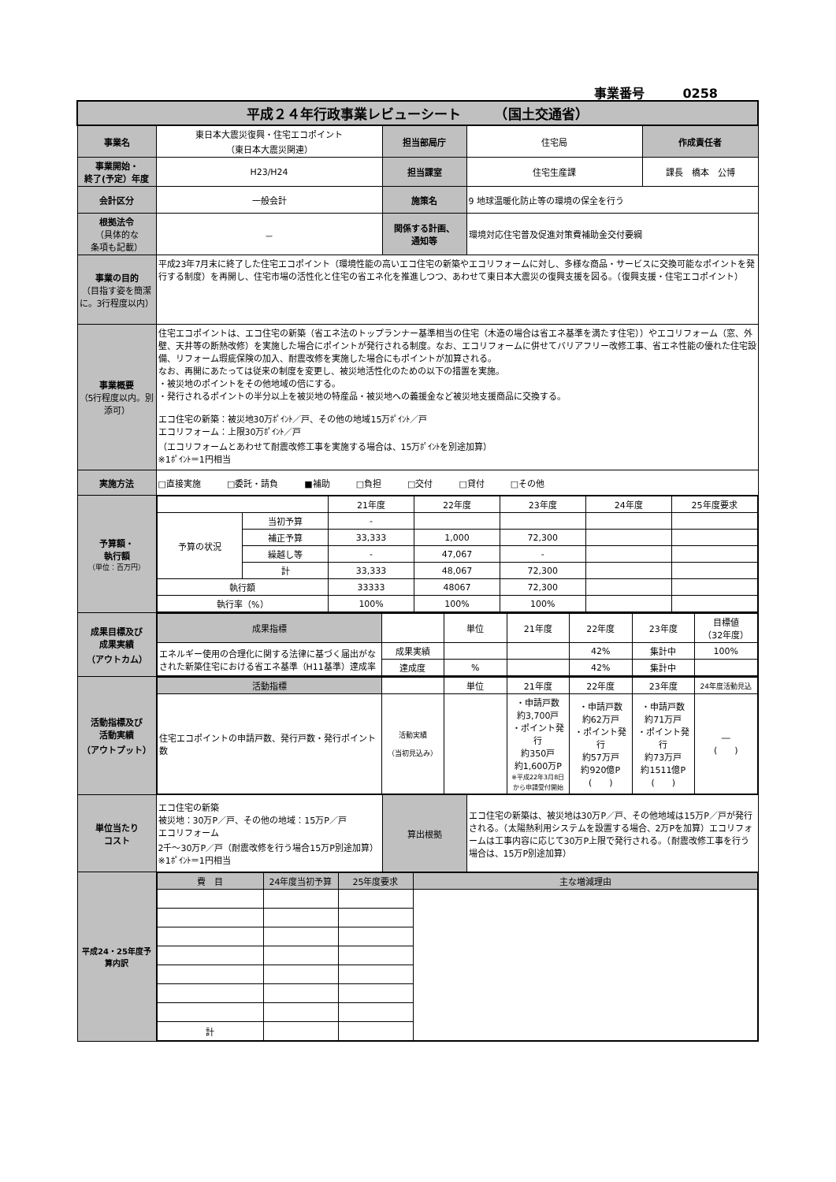事業番号　　　0258
| 平成２４年行政事業レビューシート （国土交通省） | | | | |
| 事業名 | 東日本大震災復興・住宅エコポイント （東日本大震災関連） | 担当部局庁 | 住宅局 | 作成責任者 |
| 事業開始・ 終了(予定）年度 | H23/H24 | 担当課室 | 住宅生産課 | 課長 橋本 公博 |
| 会計区分 | 一般会計 | 施策名 | 9 地球温暖化防止等の環境の保全を行う | |
| 根拠法令 （具体的な 条項も記載） | － | 関係する計画、 通知等 | 環境対応住宅普及促進対策費補助金交付要綱 | |
| 事業の目的 （目指す姿を簡潔に。3行程度以内） | 平成23年7月末に終了した住宅エコポイント（環境性能の高いエコ住宅の新築やエコリフォームに対し、多様な商品・サービスに交換可能なポイントを発行する制度）を再開し、住宅市場の活性化と住宅の省エネ化を推進しつつ、あわせて東日本大震災の復興支援を図る。（復興支援・住宅エコポイント） | | | |
| 事業概要 （5行程度以内。別添可） | 住宅エコポイントは、エコ住宅の新築（省エネ法のトップランナー基準相当の住宅（木造の場合は省エネ基準を満たす住宅））やエコリフォーム（窓、外壁、天井等の断熱改修）を実施した場合にポイントが発行される制度。なお、エコリフォームに併せてバリアフリー改修工事、省エネ性能の優れた住宅設備、リフォーム瑕疵保険の加入、耐震改修を実施した場合にもポイントが加算される。 なお、再開にあたっては従来の制度を変更し、被災地活性化のための以下の措置を実施。 ・被災地のポイントをその他地域の倍にする。 ・発行されるポイントの半分以上を被災地の特産品・被災地への義援金など被災地支援商品に交換する。 エコ住宅の新築：被災地30万ﾎﾟｲﾝﾄ／戸、その他の地域15万ﾎﾟｲﾝﾄ／戸 エコリフォーム：上限30万ﾎﾟｲﾝﾄ／戸 （エコリフォームとあわせて耐震改修工事を実施する場合は、15万ﾎﾟｲﾝﾄを別途加算） ※1ﾎﾟｲﾝﾄ＝1円相当 | | | |
| 実施方法 | □直接実施 □委託・請負 ■補助 □負担 □交付 □貸付 □その他 | | | |
| 予算額・ 執行額 （単位：百万円） | / / / 21年度 / 22年度 / 23年度 / 24年度 / 25年度要求 / / 予算の状況 / 当初予算 / - / / / / / / / 補正予算 / 33,333 / 1,000 / 72,300 / / / / / 繰越し等 / - / 47,067 / - / / / / / 計 / 33,333 / 48,067 / 72,300 / / / / 執行額 / / 33333 / 48067 / 72,300 / / / / 執行率（%） / / 100% / 100% / 100% / / / | | | |
| 成果目標及び 成果実績 （アウトカム） | / 成果指標 / / 単位 / 21年度 / 22年度 / 23年度 / 目標値 （32年度） / / エネルギー使用の合理化に関する法律に基づく届出がなされた新築住宅における省エネ基準（H11基準）達成率 / 成果実績 / / / 42% / 集計中 / 100% / / / 達成度 / % / / 42% / 集計中 / / | | | |
| 活動指標及び 活動実績 （アウトプット） | / 活動指標 / / 単位 / 21年度 / 22年度 / 23年度 / 24年度活動見込 / / 住宅エコポイントの申請戸数、発行戸数・発行ポイント数 / 活動実績 （当初見込み） / / ・申請戸数 約3,700戸 ・ポイント発行 約350戸 約1,600万P ※平成22年3月8日から申請受付開始 / ・申請戸数 約62万戸 ・ポイント発行 約57万戸 約920億P ( ) / ・申請戸数 約71万戸 ・ポイント発行 約73万戸 約1511億P ( ) / ― ( ) / | | | |
| 単位当たり コスト | エコ住宅の新築 被災地：30万P／戸、その他の地域：15万P／戸 エコリフォーム 2千～30万P／戸（耐震改修を行う場合15万P別途加算） ※1ﾎﾟｲﾝﾄ＝1円相当 | 算出根拠 | エコ住宅の新築は、被災地は30万P／戸、その他地域は15万P／戸が発行される。（太陽熱利用システムを設置する場合、2万Pを加算）エコリフォームは工事内容に応じて30万P上限で発行される。（耐震改修工事を行う場合は、15万P別途加算） | |
| 平成24・25年度予算内訳 | / 費 目 / 24年度当初予算 / 25年度要求 / 主な増減理由 / / 計 / / / / | | | |